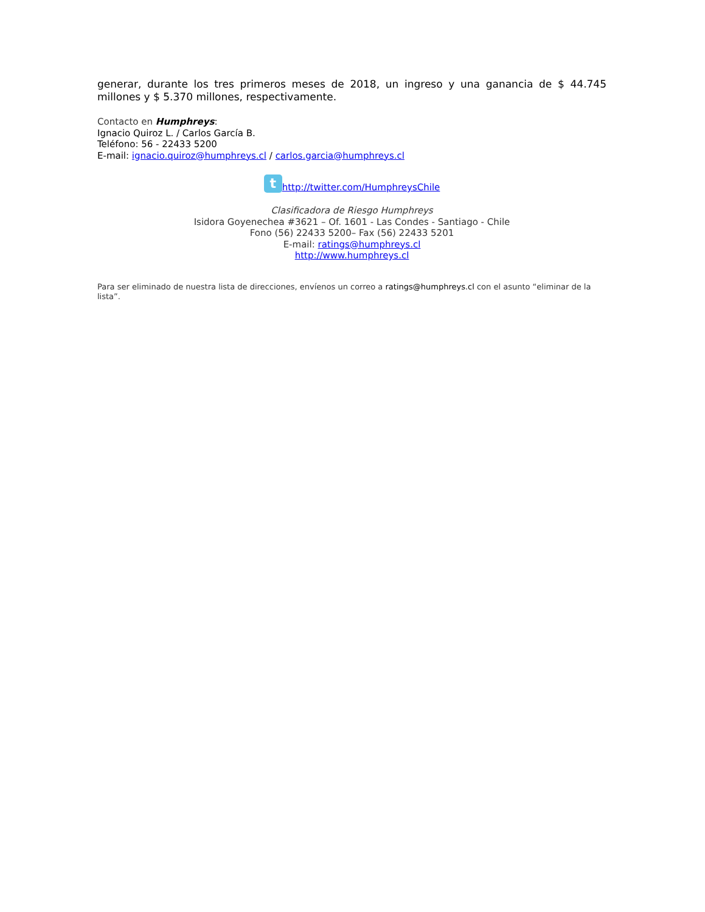generar, durante los tres primeros meses de 2018, un ingreso y una ganancia de $ 44.745 millones y $ 5.370 millones, respectivamente.
Contacto en Humphreys:
Ignacio Quiroz L. / Carlos García B.
Teléfono: 56 - 22433 5200
E-mail: ignacio.quiroz@humphreys.cl / carlos.garcia@humphreys.cl
thttp://twitter.com/HumphreysChile
Clasificadora de Riesgo Humphreys
Isidora Goyenechea #3621 – Of. 1601 - Las Condes - Santiago - Chile
Fono (56) 22433 5200– Fax (56) 22433 5201
E-mail: ratings@humphreys.cl
http://www.humphreys.cl
Para ser eliminado de nuestra lista de direcciones, envíenos un correo a ratings@humphreys.cl con el asunto “eliminar de la lista”.